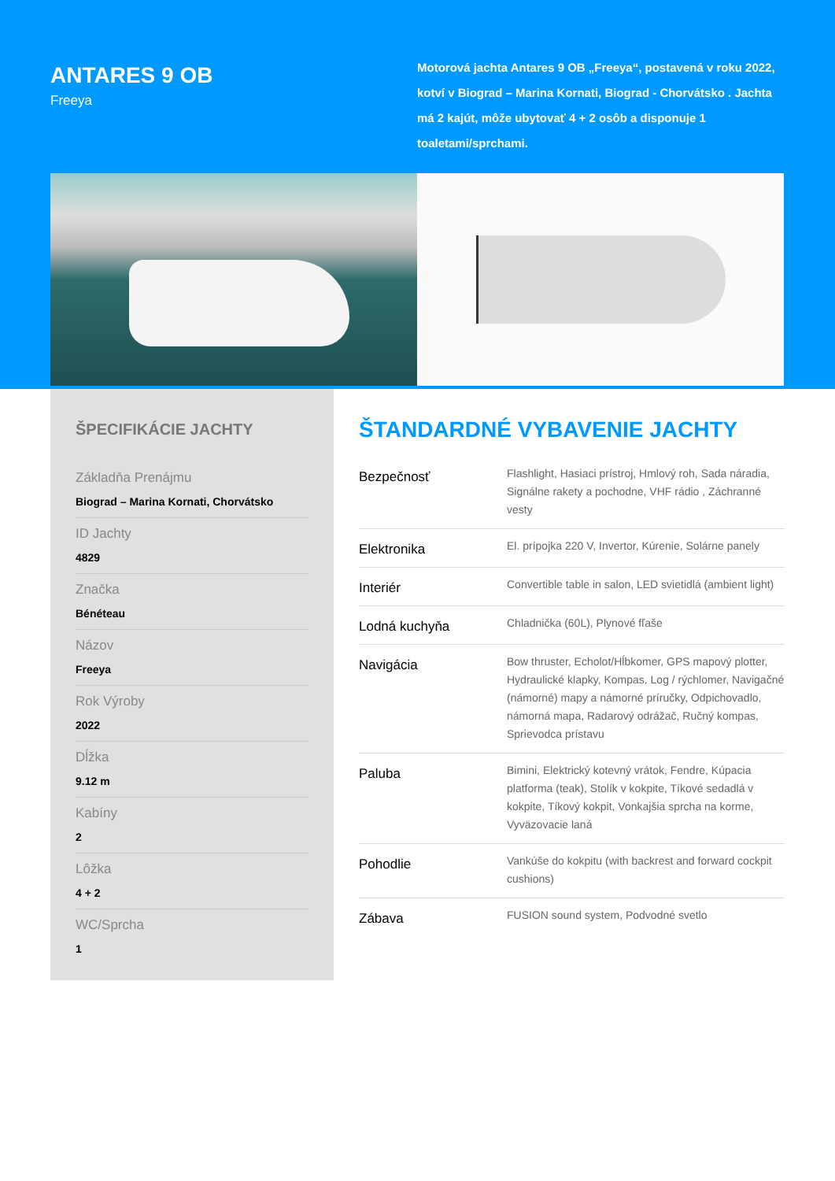ANTARES 9 OB
Freeya
Motorová jachta Antares 9 OB „Freeya“, postavená v roku 2022, kotví v Biograd – Marina Kornati, Biograd - Chorvátsko . Jachta má 2 kajút, môže ubytovať 4 + 2 osôb a disponuje 1 toaletami/sprchami.
ŠPECIFIKÁCIE JACHTY
Základňa Prenájmu
Biograd – Marina Kornati, Chorvátsko
ID Jachty
4829
Značka
Bénéteau
Názov
Freeya
Rok Výroby
2022
Dĺžka
9.12 m
Kabíny
2
Lôžka
4 + 2
WC/Sprcha
1
ŠTANDARDNÉ VYBAVENIE JACHTY
| Bezpečnosť | Flashlight, Hasiaci prístroj, Hmlový roh, Sada náradia, Signálne rakety a pochodne, VHF rádio , Záchranné vesty |
| Elektronika | El. prípojka 220 V, Invertor, Kúrenie, Solárne panely |
| Interiér | Convertible table in salon, LED svietidlá (ambient light) |
| Lodná kuchyňa | Chladnička (60L), Plynové fľaše |
| Navigácia | Bow thruster, Echolot/Hĺbkomer, GPS mapový plotter, Hydraulické klapky, Kompas, Log / rýchlomer, Navigačné (námorné) mapy a námorné príručky, Odpichovadlo, námorná mapa, Radarový odrážač, Ručný kompas, Sprievodca prístavu |
| Paluba | Bimini, Elektrický kotevný vrátok, Fendre, Kúpacia platforma (teak), Stolík v kokpite, Tíkové sedadlá v kokpite, Tíkový kokpit, Vonkajšia sprcha na korme, Vyväzovacie laná |
| Pohodlie | Vankúše do kokpitu (with backrest and forward cockpit cushions) |
| Zábava | FUSION sound system, Podvodné svetlo |